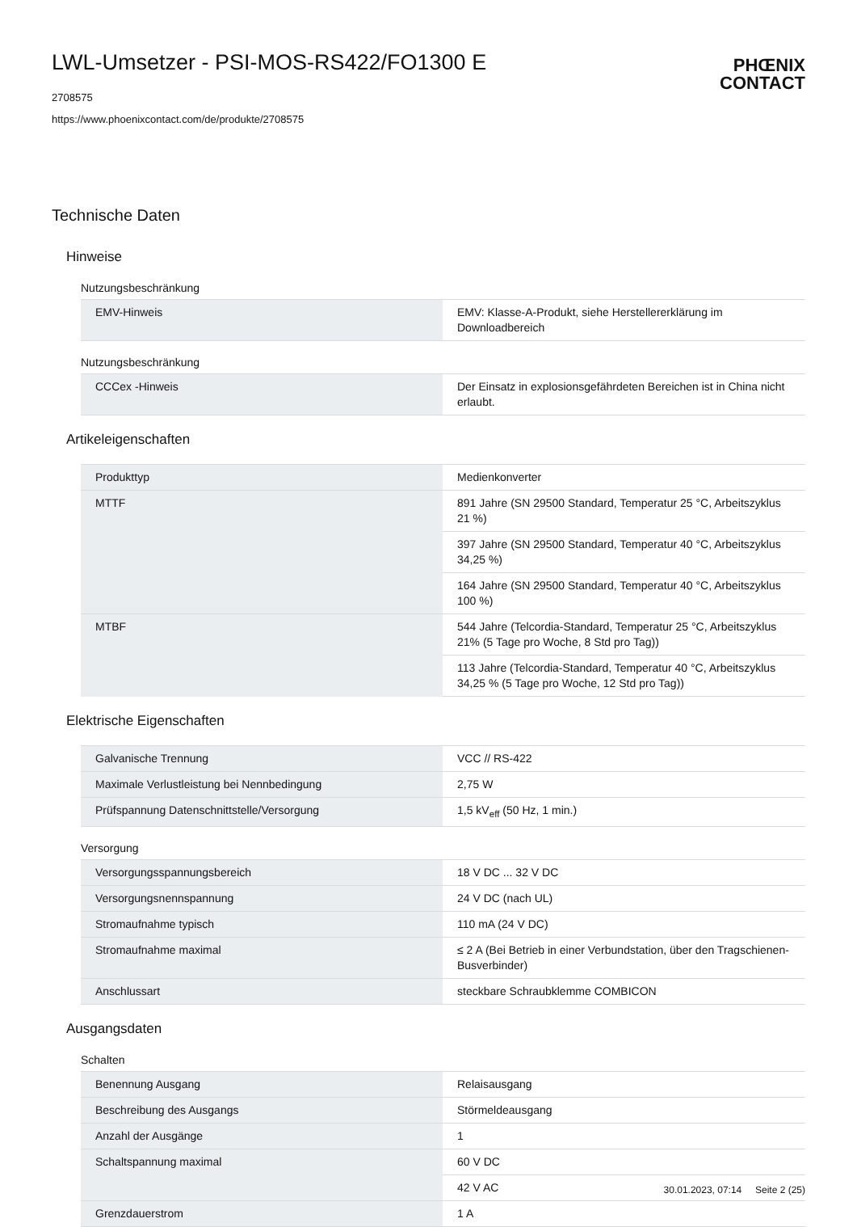PHŒNIX
CONTACT
LWL-Umsetzer - PSI-MOS-RS422/FO1300 E
2708575
https://www.phoenixcontact.com/de/produkte/2708575
Technische Daten
Hinweise
Nutzungsbeschränkung
| EMV-Hinweis | EMV: Klasse-A-Produkt, siehe Herstellererklärung im Downloadbereich |
Nutzungsbeschränkung
| CCCex -Hinweis | Der Einsatz in explosionsgefährdeten Bereichen ist in China nicht erlaubt. |
Artikeleigenschaften
| Produkttyp | Medienkonverter |
| MTTF | 891 Jahre (SN 29500 Standard, Temperatur 25 °C, Arbeitszyklus 21 %) |
| | 397 Jahre (SN 29500 Standard, Temperatur 40 °C, Arbeitszyklus 34,25 %) |
| | 164 Jahre (SN 29500 Standard, Temperatur 40 °C, Arbeitszyklus 100 %) |
| MTBF | 544 Jahre (Telcordia-Standard, Temperatur 25 °C, Arbeitszyklus 21% (5 Tage pro Woche, 8 Std pro Tag)) |
| | 113 Jahre (Telcordia-Standard, Temperatur 40 °C, Arbeitszyklus 34,25 % (5 Tage pro Woche, 12 Std pro Tag)) |
Elektrische Eigenschaften
| Galvanische Trennung | VCC // RS-422 |
| Maximale Verlustleistung bei Nennbedingung | 2,75 W |
| Prüfspannung Datenschnittstelle/Versorgung | 1,5 kV<sub>eff</sub> (50 Hz, 1 min.) |
Versorgung
| Versorgungsspannungsbereich | 18 V DC ... 32 V DC |
| Versorgungsnennspannung | 24 V DC (nach UL) |
| Stromaufnahme typisch | 110 mA (24 V DC) |
| Stromaufnahme maximal | ≤ 2 A (Bei Betrieb in einer Verbundstation, über den Tragschienen-Busverbinder) |
| Anschlussart | steckbare Schraubklemme COMBICON |
Ausgangsdaten
Schalten
| Benennung Ausgang | Relaisausgang |
| Beschreibung des Ausgangs | Störmeldeausgang |
| Anzahl der Ausgänge | 1 |
| Schaltspannung maximal | 60 V DC |
| | 42 V AC |
| Grenzdauerstrom | 1 A |
30.01.2023, 07:14 Seite 2 (25)